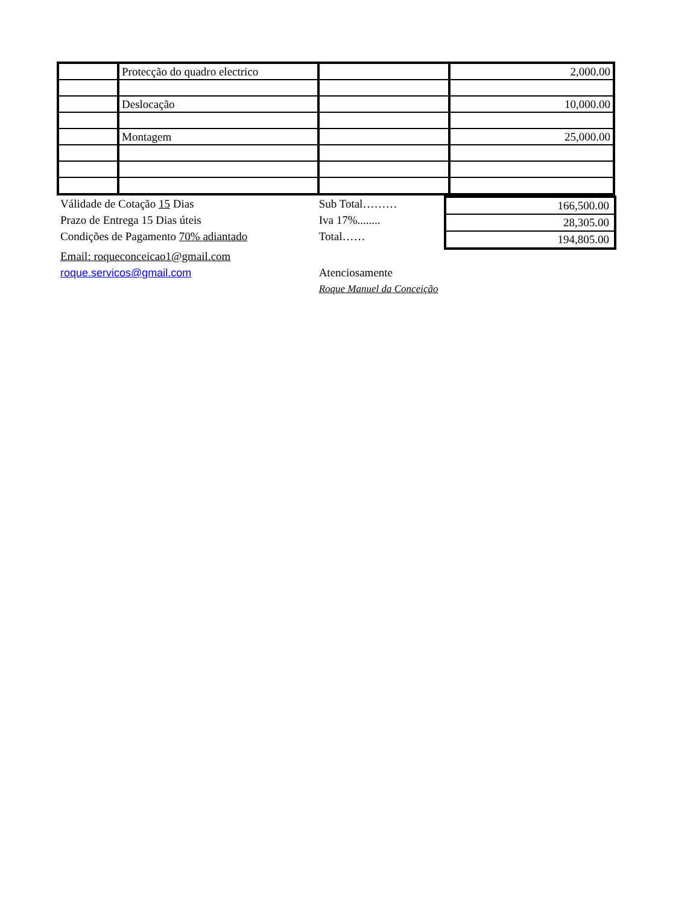| | Protecção do quadro electrico | | 2,000.00 |
| | Deslocação | | 10,000.00 |
| | Montagem | | 25,000.00 |
Válidade de Cotação 15 Dias
Prazo de Entrega 15 Dias úteis
Condições de Pagamento 70% adiantado
Email: roqueconceicao1@gmail.com
roque.servicos@gmail.com
Sub Total………
Iva 17%........
Total……
Atenciosamente
Roque Manuel da Conceição
| 166,500.00 |
| 28,305.00 |
| 194,805.00 |